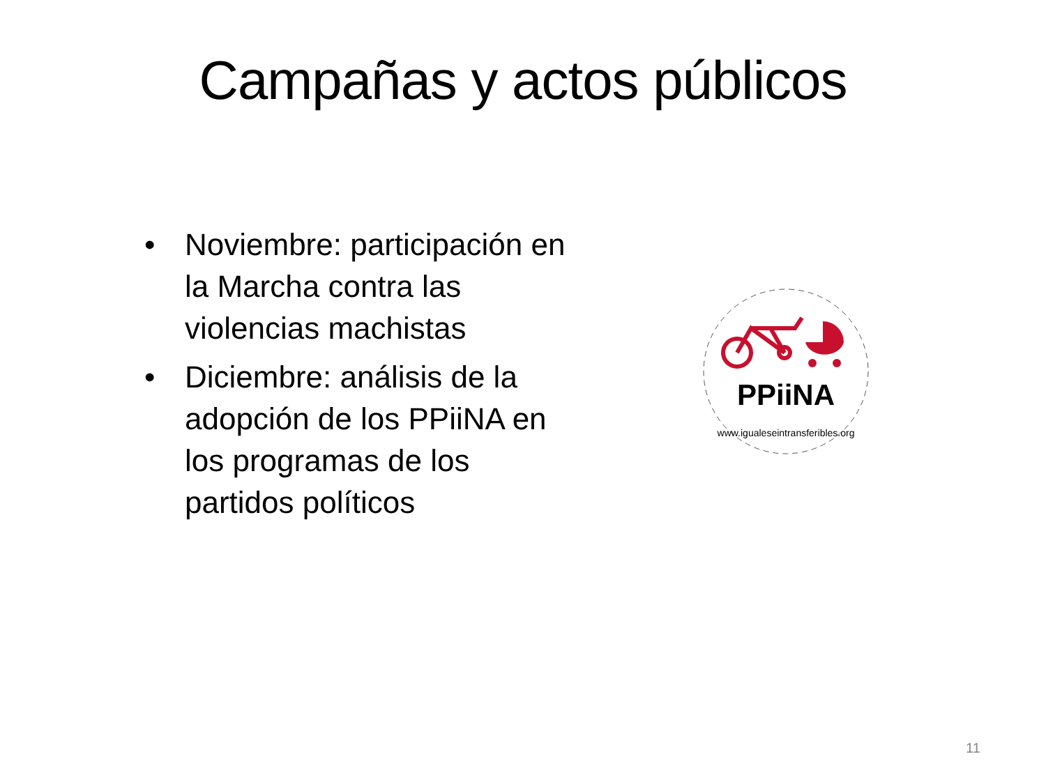Campañas y actos públicos
• Noviembre: participación en la Marcha contra las violencias machistas
• Diciembre: análisis de la adopción de los PPiiNA en los programas de los partidos políticos
PPiiNA
www.igualeseintransferibles.org
11